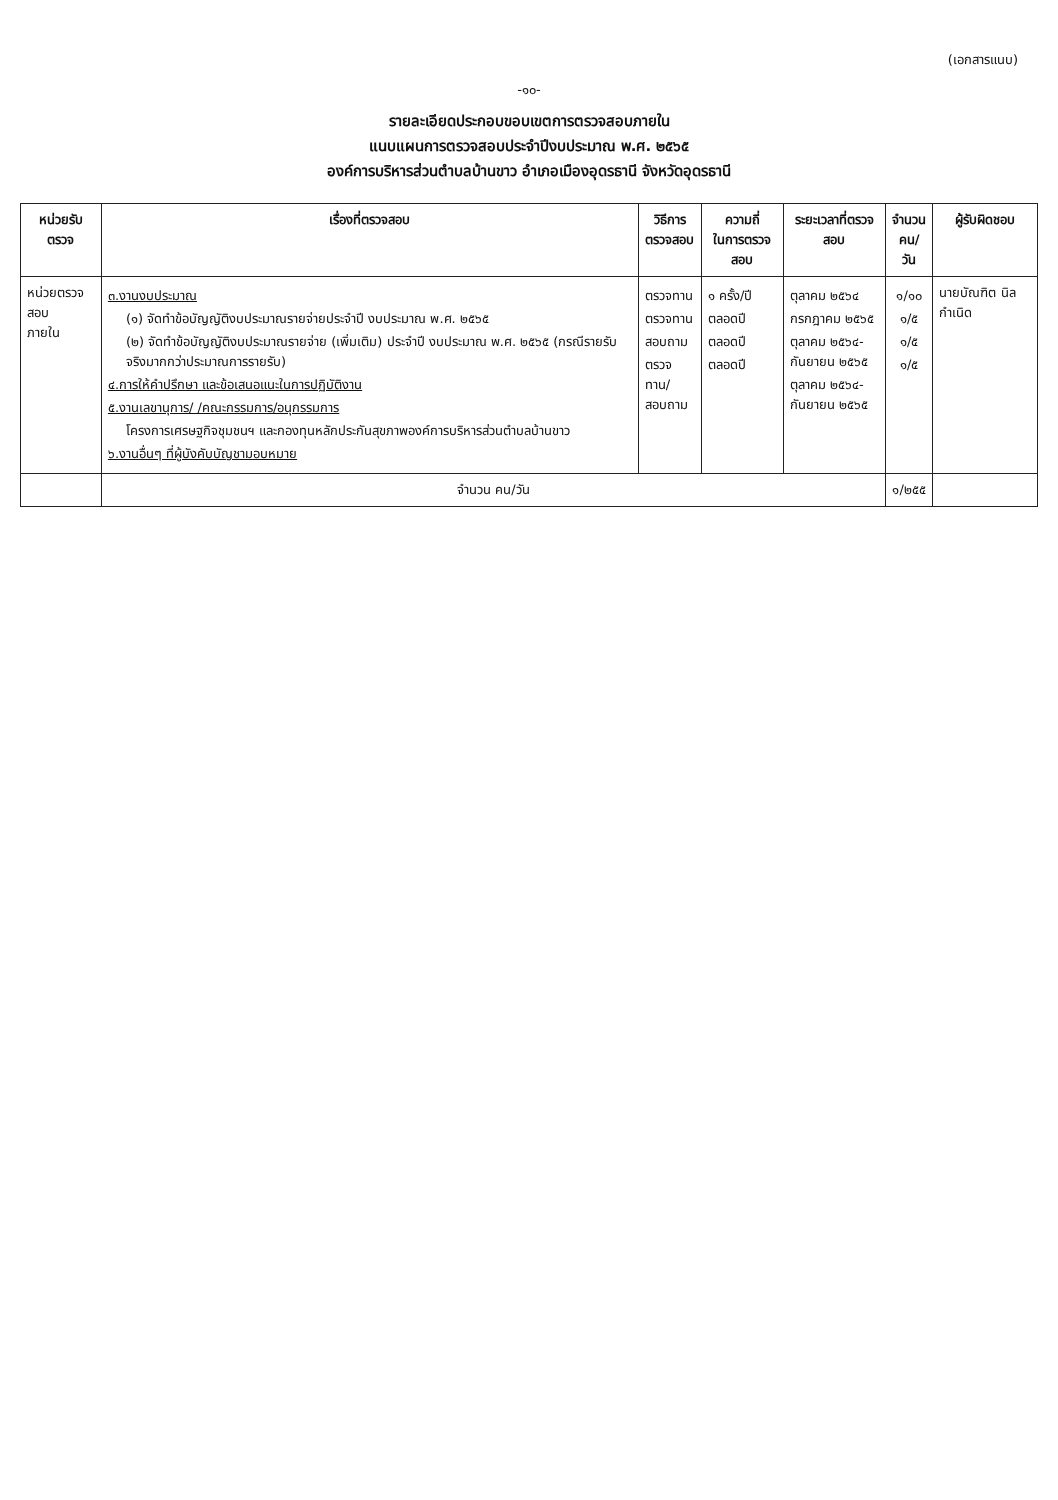(เอกสารแนบ)
-๑๐-
รายละเอียดประกอบขอบเขตการตรวจสอบภายใน
แนบแผนการตรวจสอบประจำปีงบประมาณ พ.ศ. ๒๕๖๕
องค์การบริหารส่วนตำบลบ้านขาว อำเภอเมืองอุดรธานี จังหวัดอุดรธานี
| หน่วยรับตรวจ | เรื่องที่ตรวจสอบ | วิธีการ ตรวจสอบ | ความถี่ ในการตรวจสอบ | ระยะเวลาที่ตรวจสอบ | จำนวน คน/วัน | ผู้รับผิดชอบ |
| --- | --- | --- | --- | --- | --- | --- |
| หน่วยตรวจสอบ ภายใน | ๓.งานงบประมาณ (๑) จัดทำข้อบัญญัติงบประมาณรายจ่ายประจำปี งบประมาณ พ.ศ. ๒๕๖๕ (๒) จัดทำข้อบัญญัติงบประมาณรายจ่าย (เพิ่มเติม) ประจำปี งบประมาณ พ.ศ. ๒๕๖๕ (กรณีรายรับจริงมากกว่าประมาณการรายรับ) ๔.การให้คำปรึกษา และข้อเสนอแนะในการปฏิบัติงาน ๕.งานเลขานุการ/ /คณะกรรมการ/อนุกรรมการ โครงการเศรษฐกิจชุมชนฯ และกองทุนหลักประกันสุขภาพองค์การบริหารส่วนตำบลบ้านขาว ๖.งานอื่นๆ ที่ผู้บังคับบัญชามอบหมาย | ตรวจทาน ตรวจทาน สอบถาม ตรวจทาน/ สอบถาม | ๑ ครั้ง/ปี ตลอดปี ตลอดปี ตลอดปี | ตุลาคม ๒๕๖๔ กรกฎาคม ๒๕๖๕ ตุลาคม ๒๕๖๔- กันยายน ๒๕๖๕ ตุลาคม ๒๕๖๔- กันยายน ๒๕๖๕ | ๑/๑๐ ๑/๕ ๑/๕ ๑/๕ | นายบัณฑิต นิลกำเนิด |
| | จำนวน คน/วัน | | | | ๑/๒๕๕ | |